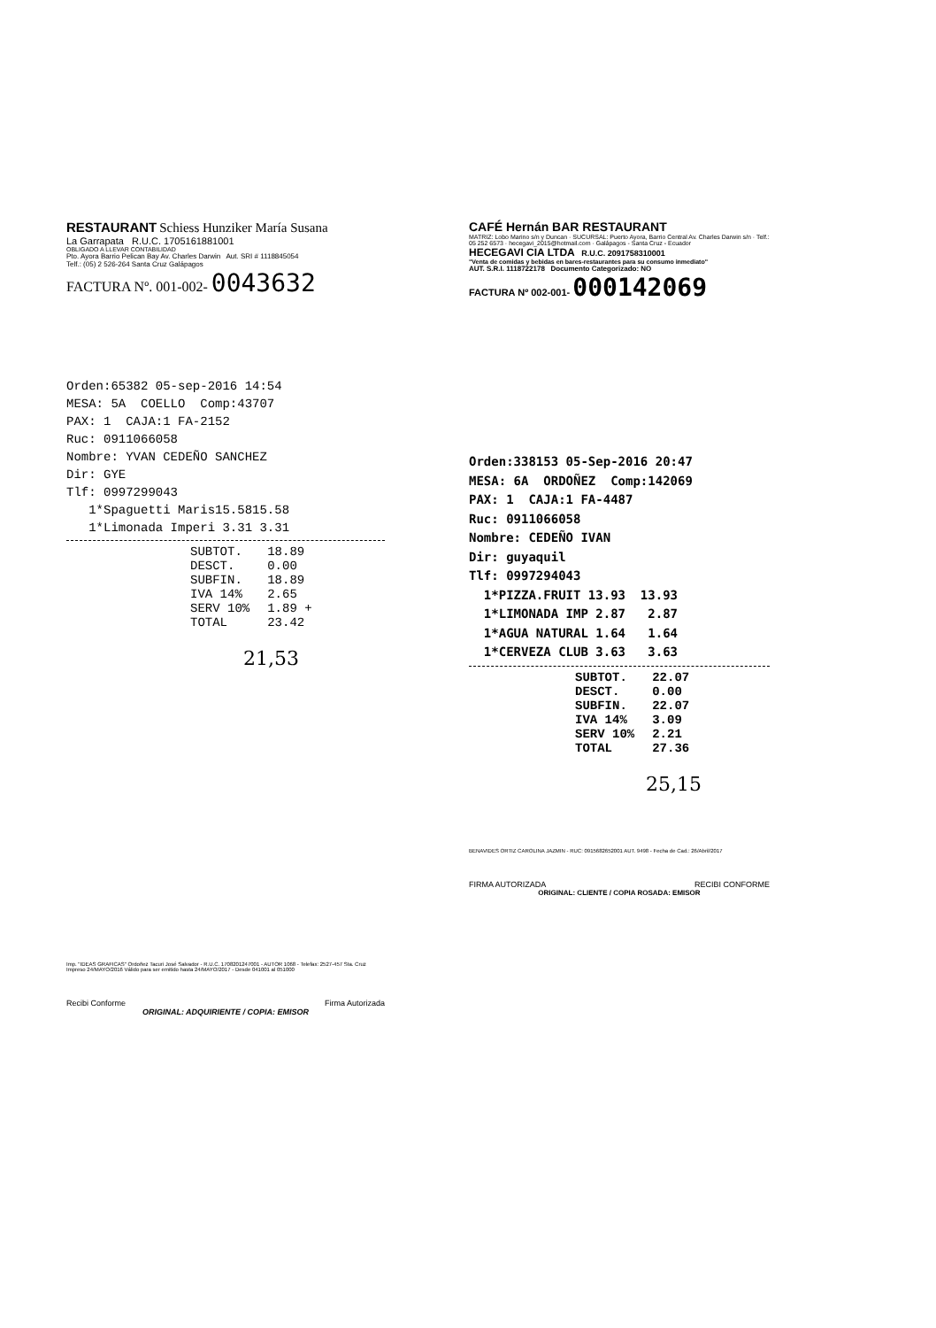RESTAURANT Schiess Hunziker María Susana
La Garrapata R.U.C. 1705161881001
OBLIGADO A LLEVAR CONTABILIDAD
Pto. Ayora Barrio Pelican Bay Av. Charles Darwin Aut. SRI # 1118845054
Telf.: (05) 2 526-264 Santa Cruz Galápagos
FACTURA Nº. 001-002- 0043632
Orden:65382 05-sep-2016 14:54 MESA: 5A COELLO Comp:43707 PAX: 1 CAJA:1 FA-2152 Ruc: 0911066058 Nombre: YVAN CEDEÑO SANCHEZ Dir: GYE Tlf: 0997299043 1*Spaguetti Maris15.5815.58 1*Limonada Imperi 3.31 3.31
| SUBTOT. | 18.89 |
| DESCT. | 0.00 |
| SUBFIN. | 18.89 |
| IVA 14% | 2.65 |
| SERV 10% | 1.89 + |
| TOTAL | 23.42 |
21,53
Imp. "IDEAS GRAFICAS" Ordoñez Tacuri José Salvador - R.U.C. 1708201247001 - AUTOR 1068 - Telefax: 2527-457 Sta. Cruz Impreso 24/MAYO/2016 Válido para ser emitido hasta 24/MAYO/2017 - Desde 041001 al 051000
Recibi Conforme Firma Autorizada
ORIGINAL: ADQUIRIENTE / COPIA: EMISOR
CAFÉ Hernán BAR RESTAURANT
MATRIZ: Lobo Marino s/n y Duncan · SUCURSAL: Puerto Ayora, Barrio Central Av. Charles Darwin s/n · Telf.: 05 252 6573 · hecegavi_2015@hotmail.com · Galápagos - Santa Cruz - Ecuador
HECEGAVI CIA LTDA R.U.C. 2091758310001
"Venta de comidas y bebidas en bares-restaurantes para su consumo inmediato"
AUT. S.R.I. 1118722178 Documento Categorizado: NO
FACTURA Nº 002-001- 000142069
Orden:338153 05-Sep-2016 20:47 MESA: 6A ORDOÑEZ Comp:142069 PAX: 1 CAJA:1 FA-4487 Ruc: 0911066058 Nombre: CEDEÑO IVAN Dir: guyaquil Tlf: 0997294043 1*PIZZA.FRUIT 13.93 13.93 1*LIMONADA IMP 2.87 2.87 1*AGUA NATURAL 1.64 1.64 1*CERVEZA CLUB 3.63 3.63
| SUBTOT. | 22.07 |
| DESCT. | 0.00 |
| SUBFIN. | 22.07 |
| IVA 14% | 3.09 |
| SERV 10% | 2.21 |
| TOTAL | 27.36 |
25,15
BENAVIDES ORTIZ CAROLINA JAZMIN - RUC: 0915682652001 AUT. 9498 - Fecha de Cad.: 26/Abril/2017
FIRMA AUTORIZADA RECIBI CONFORME
ORIGINAL: CLIENTE / COPIA ROSADA: EMISOR